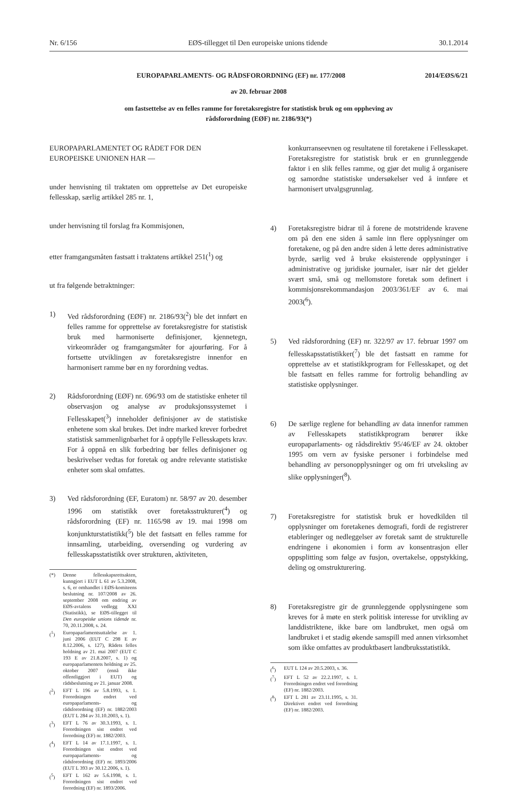Nr. 6/156 EØS-tillegget til Den europeiske unions tidende 30.1.2014
EUROPAPARLAMENTS- OG RÅDSFORORDNING (EF) nr. 177/2008 2014/EØS/6/21
av 20. februar 2008
om fastsettelse av en felles ramme for foretaksregistre for statistisk bruk og om oppheving av
rådsforordning (EØF) nr. 2186/93(*)
EUROPAPARLAMENTET OG RÅDET FOR DEN EUROPEISKE UNIONEN HAR —
under henvisning til traktaten om opprettelse av Det europeiske fellesskap, særlig artikkel 285 nr. 1,
under henvisning til forslag fra Kommisjonen,
etter framgangsmåten fastsatt i traktatens artikkel 251(<sup>1</sup>) og
ut fra følgende betraktninger:
1) Ved rådsforordning (EØF) nr. 2186/93(<sup>2</sup>) ble det innført en felles ramme for opprettelse av foretaksregistre for statistisk bruk med harmoniserte definisjoner, kjennetegn, virkeområder og framgangsmåter for ajourføring. For å fortsette utviklingen av foretaksregistre innenfor en harmonisert ramme bør en ny forordning vedtas.
2) Rådsforordning (EØF) nr. 696/93 om de statistiske enheter til observasjon og analyse av produksjonssystemet i Fellesskapet(<sup>3</sup>) inneholder definisjoner av de statistiske enhetene som skal brukes. Det indre marked krever forbedret statistisk sammenlignbarhet for å oppfylle Fellesskapets krav. For å oppnå en slik forbedring bør felles definisjoner og beskrivelser vedtas for foretak og andre relevante statistiske enheter som skal omfattes.
3) Ved rådsforordning (EF, Euratom) nr. 58/97 av 20. desember 1996 om statistikk over foretaksstrukturer(<sup>4</sup>) og rådsforordning (EF) nr. 1165/98 av 19. mai 1998 om konjunkturstatistikk(<sup>5</sup>) ble det fastsatt en felles ramme for innsamling, utarbeiding, oversending og vurdering av fellesskapsstatistikk over strukturen, aktiviteten,
(*) Denne fellesskapsrettsakten, kunngjort i EUT L 61 av 5.3.2008, s. 6, er omhandlet i EØS-komiteens beslutning nr. 107/2008 av 26. september 2008 om endring av EØS-avtalens vedlegg XXI (Statistikk), se EØS-tillegget til Den europeiske unions tidende nr. 70, 20.11.2008, s. 24.
(<sup>1</sup>) Europaparlamentsuttalelse av 1. juni 2006 (EUT C 298 E av 8.12.2006, s. 127), Rådets felles holdning av 21. mai 2007 (EUT C 193 E av 21.8.2007, s. 1) og europaparlamentets holdning av 25. oktober 2007 (ennå ikke offentliggjort i EUT) og rådsbeslutning av 21. januar 2008.
(<sup>2</sup>) EFT L 196 av 5.8.1993, s. 1. Forordningen endret ved europaparlaments- og rådsforordning (EF) nr. 1882/2003 (EUT L 284 av 31.10.2003, s. 1).
(<sup>3</sup>) EFT L 76 av 30.3.1993, s. 1. Forordningen sist endret ved forordning (EF) nr. 1882/2003.
(<sup>4</sup>) EFT L 14 av 17.1.1997, s. 1. Forordningen sist endret ved europaparlaments- og rådsforordning (EF) nr. 1893/2006 (EUT L 393 av 30.12.2006, s. 1).
(<sup>5</sup>) EFT L 162 av 5.6.1998, s. 1. Forordningen sist endret ved forordning (EF) nr. 1893/2006.
konkurranseevnen og resultatene til foretakene i Fellesskapet. Foretaksregistre for statistisk bruk er en grunnleggende faktor i en slik felles ramme, og gjør det mulig å organisere og samordne statistiske undersøkelser ved å innføre et harmonisert utvalgsgrunnlag.
4) Foretaksregistre bidrar til å forene de motstridende kravene om på den ene siden å samle inn flere opplysninger om foretakene, og på den andre siden å lette deres administrative byrde, særlig ved å bruke eksisterende opplysninger i administrative og juridiske journaler, især når det gjelder svært små, små og mellomstore foretak som definert i kommisjonsrekommandasjon 2003/361/EF av 6. mai 2003(<sup>6</sup>).
5) Ved rådsforordning (EF) nr. 322/97 av 17. februar 1997 om fellesskapsstatistikker(<sup>7</sup>) ble det fastsatt en ramme for opprettelse av et statistikkprogram for Fellesskapet, og det ble fastsatt en felles ramme for fortrolig behandling av statistiske opplysninger.
6) De særlige reglene for behandling av data innenfor rammen av Fellesskapets statistikkprogram berører ikke europaparlaments- og rådsdirektiv 95/46/EF av 24. oktober 1995 om vern av fysiske personer i forbindelse med behandling av personopplysninger og om fri utveksling av slike opplysninger(<sup>8</sup>).
7) Foretaksregistre for statistisk bruk er hovedkilden til opplysninger om foretakenes demografi, fordi de registrerer etableringer og nedleggelser av foretak samt de strukturelle endringene i økonomien i form av konsentrasjon eller oppsplitting som følge av fusjon, overtakelse, oppstykking, deling og omstrukturering.
8) Foretaksregistre gir de grunnleggende opplysningene som kreves for å møte en sterk politisk interesse for utvikling av landdistriktene, ikke bare om landbruket, men også om landbruket i et stadig økende samspill med annen virksomhet som ikke omfattes av produktbasert landbruksstatistikk.
(<sup>6</sup>) EUT L 124 av 20.5.2003, s. 36.
(<sup>7</sup>) EFT L 52 av 22.2.1997, s. 1. Forordningen endret ved forordning (EF) nr. 1882/2003.
(<sup>8</sup>) EFT L 281 av 23.11.1995, s. 31. Direktivet endret ved forordning (EF) nr. 1882/2003.